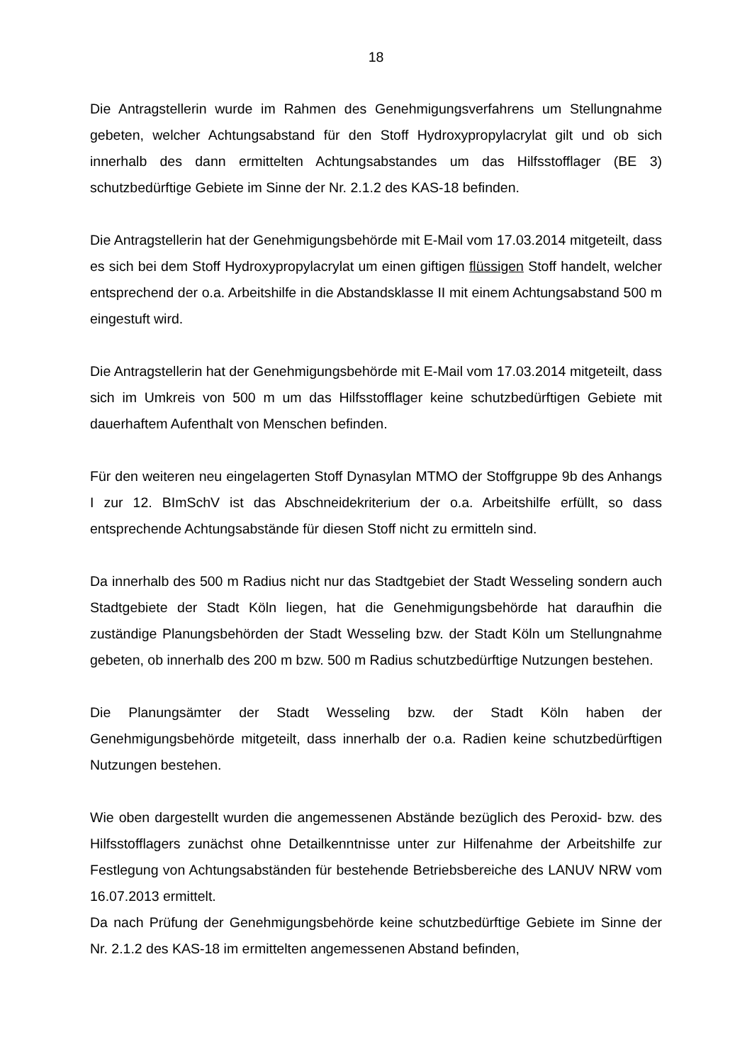18
Die Antragstellerin wurde im Rahmen des Genehmigungsverfahrens um Stellungnahme gebeten, welcher Achtungsabstand für den Stoff Hydroxypropylacrylat gilt und ob sich innerhalb des dann ermittelten Achtungsabstandes um das Hilfsstofflager (BE 3) schutzbedürftige Gebiete im Sinne der Nr. 2.1.2 des KAS-18 befinden.
Die Antragstellerin hat der Genehmigungsbehörde mit E-Mail vom 17.03.2014 mitgeteilt, dass es sich bei dem Stoff Hydroxypropylacrylat um einen giftigen flüssigen Stoff handelt, welcher entsprechend der o.a. Arbeitshilfe in die Abstandsklasse II mit einem Achtungsabstand 500 m eingestuft wird.
Die Antragstellerin hat der Genehmigungsbehörde mit E-Mail vom 17.03.2014 mitgeteilt, dass sich im Umkreis von 500 m um das Hilfsstofflager keine schutzbedürftigen Gebiete mit dauerhaftem Aufenthalt von Menschen befinden.
Für den weiteren neu eingelagerten Stoff Dynasylan MTMO der Stoffgruppe 9b des Anhangs I zur 12. BImSchV ist das Abschneidekriterium der o.a. Arbeitshilfe erfüllt, so dass entsprechende Achtungsabstände für diesen Stoff nicht zu ermitteln sind.
Da innerhalb des 500 m Radius nicht nur das Stadtgebiet der Stadt Wesseling sondern auch Stadtgebiete der Stadt Köln liegen, hat die Genehmigungsbehörde hat daraufhin die zuständige Planungsbehörden der Stadt Wesseling bzw. der Stadt Köln um Stellungnahme gebeten, ob innerhalb des 200 m bzw. 500 m Radius schutzbedürftige Nutzungen bestehen.
Die Planungsämter der Stadt Wesseling bzw. der Stadt Köln haben der Genehmigungsbehörde mitgeteilt, dass innerhalb der o.a. Radien keine schutzbedürftigen Nutzungen bestehen.
Wie oben dargestellt wurden die angemessenen Abstände bezüglich des Peroxid- bzw. des Hilfsstofflagers zunächst ohne Detailkenntnisse unter zur Hilfenahme der Arbeitshilfe zur Festlegung von Achtungsabständen für bestehende Betriebsbereiche des LANUV NRW vom 16.07.2013 ermittelt.
Da nach Prüfung der Genehmigungsbehörde keine schutzbedürftige Gebiete im Sinne der Nr. 2.1.2 des KAS-18 im ermittelten angemessenen Abstand befinden,